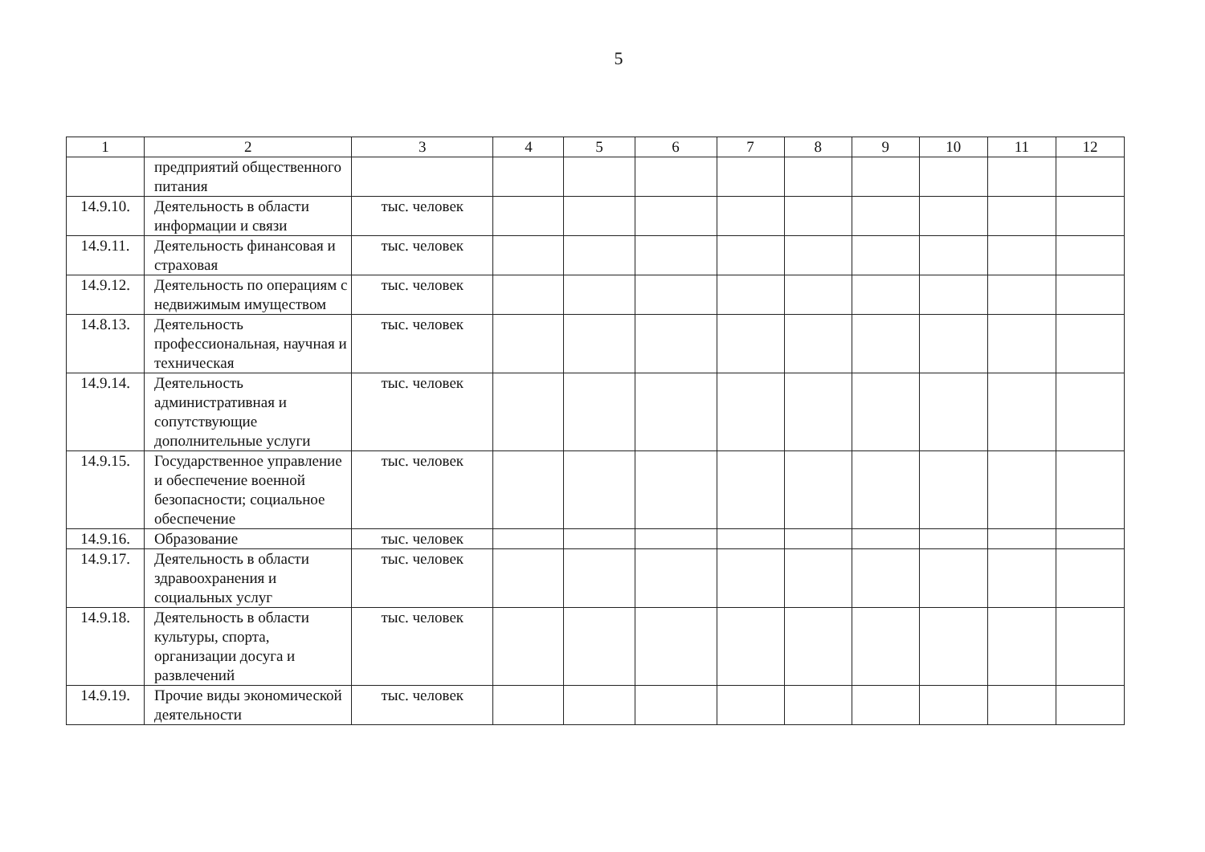5
| 1 | 2 | 3 | 4 | 5 | 6 | 7 | 8 | 9 | 10 | 11 | 12 |
| --- | --- | --- | --- | --- | --- | --- | --- | --- | --- | --- | --- |
| | предприятий общественного питания | | | | | | | | | | |
| 14.9.10. | Деятельность в области информации и связи | тыс. человек | | | | | | | | | |
| 14.9.11. | Деятельность финансовая и страховая | тыс. человек | | | | | | | | | |
| 14.9.12. | Деятельность по операциям с недвижимым имуществом | тыс. человек | | | | | | | | | |
| 14.8.13. | Деятельность профессиональная, научная и техническая | тыс. человек | | | | | | | | | |
| 14.9.14. | Деятельность административная и сопутствующие дополнительные услуги | тыс. человек | | | | | | | | | |
| 14.9.15. | Государственное управление и обеспечение военной безопасности; социальное обеспечение | тыс. человек | | | | | | | | | |
| 14.9.16. | Образование | тыс. человек | | | | | | | | | |
| 14.9.17. | Деятельность в области здравоохранения и социальных услуг | тыс. человек | | | | | | | | | |
| 14.9.18. | Деятельность в области культуры, спорта, организации досуга и развлечений | тыс. человек | | | | | | | | | |
| 14.9.19. | Прочие виды экономической деятельности | тыс. человек | | | | | | | | | |